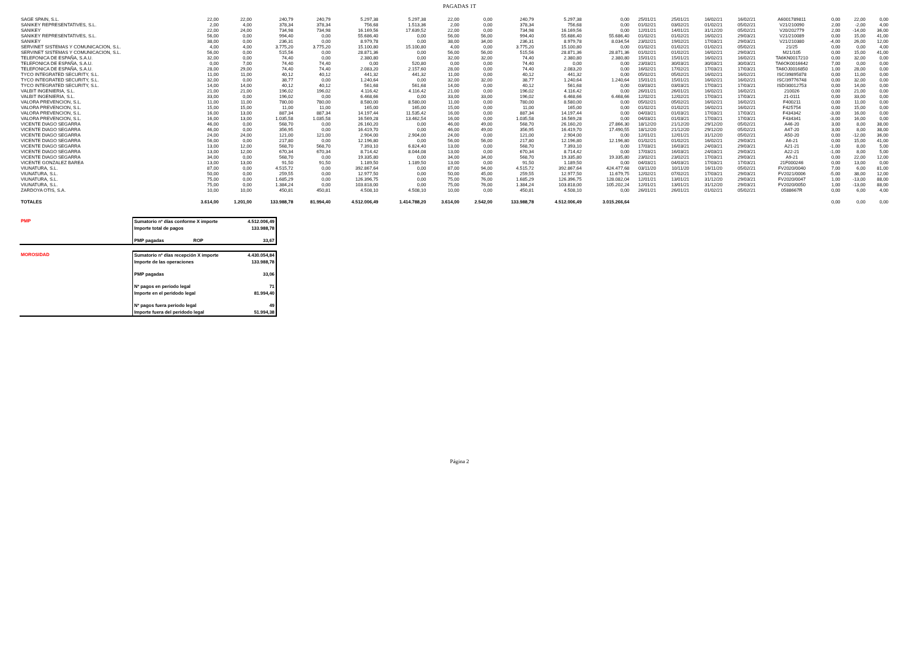PAGADAS 1T
| SAGE SPAIN, S.L. | 22,00 | 22,00 | 240,79 | 240,79 | 5.297,38 | 5.297,38 | 22,00 | 0,00 | 240,79 | 5.297,38 | 0,00 | 25/01/21 | 25/01/21 | 16/02/21 | 16/02/21 | A6001789811 | 0,00 | 22,00 | 0,00 |
| SANIKEY REPRESENTATIVES, S.L. | 2,00 | 4,00 | 378,34 | 378,34 | 756,68 | 1.513,36 | 2,00 | 0,00 | 378,34 | 756,68 | 0,00 | 01/02/21 | 03/02/21 | 01/02/21 | 05/02/21 | V21/210090 | 2,00 | -2,00 | 4,00 |
| SANIKEY | 22,00 | 24,00 | 734,98 | 734,98 | 16.169,56 | 17.639,52 | 22,00 | 0,00 | 734,98 | 16.169,56 | 0,00 | 12/01/21 | 14/01/21 | 31/12/20 | 05/02/21 | V20/202779 | 2,00 | -14,00 | 36,00 |
| SANIKEY REPRESENTATIVES, S.L. | 56,00 | 0,00 | 994,40 | 0,00 | 55.686,40 | 0,00 | 56,00 | 56,00 | 994,40 | 55.686,40 | 55.686,40 | 01/02/21 | 01/02/21 | 16/02/21 | 29/03/21 | V21/210089 | 0,00 | 15,00 | 41,00 |
| SANIKEY | 38,00 | 0,00 | 236,31 | 0,00 | 8.979,78 | 0,00 | 38,00 | 34,00 | 236,31 | 8.979,78 | 8.034,54 | 23/02/21 | 19/02/21 | 17/03/21 | 29/03/21 | V21/210380 | -4,00 | 26,00 | 12,00 |
| SERVINET SISTEMAS Y COMUNICACION, S.L. | 4,00 | 4,00 | 3.775,20 | 3.775,20 | 15.100,80 | 15.100,80 | 4,00 | 0,00 | 3.775,20 | 15.100,80 | 0,00 | 01/02/21 | 01/02/21 | 01/02/21 | 05/02/21 | 21/25 | 0,00 | 0,00 | 4,00 |
| SERVINET SISTEMAS Y COMUNICACION, S.L. | 56,00 | 0,00 | 515,56 | 0,00 | 28.871,36 | 0,00 | 56,00 | 56,00 | 515,56 | 28.871,36 | 28.871,36 | 01/02/21 | 01/02/21 | 16/02/21 | 29/03/21 | M21/105 | 0,00 | 15,00 | 41,00 |
| TELEFONICA DE ESPAÑA, S.A.U. | 32,00 | 0,00 | 74,40 | 0,00 | 2.380,80 | 0,00 | 32,00 | 32,00 | 74,40 | 2.380,80 | 2.380,80 | 15/01/21 | 15/01/21 | 16/02/21 | 16/02/21 | TA6KN0017210 | 0,00 | 32,00 | 0,00 |
| TELEFONICA DE ESPAÑA, S.A.U. | 0,00 | 7,00 | 74,40 | 74,40 | 0,00 | 520,80 | 0,00 | 0,00 | 74,40 | 0,00 | 0,00 | 23/03/21 | 30/03/21 | 30/03/21 | 30/03/21 | TA6OK0016642 | 7,00 | 0,00 | 0,00 |
| TELEFONICA DE ESPAÑA, S.A.U. | 28,00 | 29,00 | 74,40 | 74,40 | 2.083,20 | 2.157,60 | 28,00 | 0,00 | 74,40 | 2.083,20 | 0,00 | 16/02/21 | 17/02/21 | 17/03/21 | 17/03/21 | TA6OJ0016850 | 1,00 | 28,00 | 0,00 |
| TYCO INTEGRATED SECURITY, S.L. | 11,00 | 11,00 | 40,12 | 40,12 | 441,32 | 441,32 | 11,00 | 0,00 | 40,12 | 441,32 | 0,00 | 05/02/21 | 05/02/21 | 16/02/21 | 16/02/21 | ISC/39895878 | 0,00 | 11,00 | 0,00 |
| TYCO INTEGRATED SECURITY, S.L. | 32,00 | 0,00 | 38,77 | 0,00 | 1.240,64 | 0,00 | 32,00 | 32,00 | 38,77 | 1.240,64 | 1.240,64 | 15/01/21 | 15/01/21 | 16/02/21 | 16/02/21 | ISC/39776748 | 0,00 | 32,00 | 0,00 |
| TYCO INTEGRATED SECURITY, S.L. | 14,00 | 14,00 | 40,12 | 40,12 | 561,68 | 561,68 | 14,00 | 0,00 | 40,12 | 561,68 | 0,00 | 03/03/21 | 03/03/21 | 17/03/21 | 17/03/21 | ISD/30012753 | 0,00 | 14,00 | 0,00 |
| VALBIT INGENIERIA, S.L. | 21,00 | 21,00 | 196,02 | 196,02 | 4.116,42 | 4.116,42 | 21,00 | 0,00 | 196,02 | 4.116,42 | 0,00 | 26/01/21 | 26/01/21 | 16/02/21 | 16/02/21 | 210026 | 0,00 | 21,00 | 0,00 |
| VALBIT INGENIERIA, S.L. | 33,00 | 0,00 | 196,02 | 0,00 | 6.468,66 | 0,00 | 33,00 | 33,00 | 196,02 | 6.468,66 | 6.468,66 | 12/02/21 | 12/02/21 | 17/03/21 | 17/03/21 | 21-0111 | 0,00 | 33,00 | 0,00 |
| VALORA PREVENCION, S.L. | 11,00 | 11,00 | 780,00 | 780,00 | 8.580,00 | 8.580,00 | 11,00 | 0,00 | 780,00 | 8.580,00 | 0,00 | 05/02/21 | 05/02/21 | 16/02/21 | 16/02/21 | F400211 | 0,00 | 11,00 | 0,00 |
| VALORA PREVENCION, S.L. | 15,00 | 15,00 | 11,00 | 11,00 | 165,00 | 165,00 | 15,00 | 0,00 | 11,00 | 165,00 | 0,00 | 01/02/21 | 01/02/21 | 16/02/21 | 16/02/21 | F425754 | 0,00 | 15,00 | 0,00 |
| VALORA PREVENCION, S.L. | 16,00 | 13,00 | 887,34 | 887,34 | 14.197,44 | 11.535,42 | 16,00 | 0,00 | 887,34 | 14.197,44 | 0,00 | 04/03/21 | 01/03/21 | 17/03/21 | 17/03/21 | F434342 | -3,00 | 16,00 | 0,00 |
| VALORA PREVENCION, S.L. | 16,00 | 13,00 | 1.035,58 | 1.035,58 | 16.569,28 | 13.462,54 | 16,00 | 0,00 | 1.035,58 | 16.569,28 | 0,00 | 04/03/21 | 01/03/21 | 17/03/21 | 17/03/21 | F434341 | -3,00 | 16,00 | 0,00 |
| VICENTE DIAGO SEGARRA | 46,00 | 0,00 | 568,70 | 0,00 | 26.160,20 | 0,00 | 46,00 | 49,00 | 568,70 | 26.160,20 | 27.866,30 | 18/12/20 | 21/12/20 | 29/12/20 | 05/02/21 | A46-20 | 3,00 | 8,00 | 38,00 |
| VICENTE DIAGO SEGARRA | 46,00 | 0,00 | 356,95 | 0,00 | 16.419,70 | 0,00 | 46,00 | 49,00 | 356,95 | 16.419,70 | 17.490,55 | 18/12/20 | 21/12/20 | 29/12/20 | 05/02/21 | A47-20 | 3,00 | 8,00 | 38,00 |
| VICENTE DIAGO SEGARRA | 24,00 | 24,00 | 121,00 | 121,00 | 2.904,00 | 2.904,00 | 24,00 | 0,00 | 121,00 | 2.904,00 | 0,00 | 12/01/21 | 12/01/21 | 31/12/20 | 05/02/21 | A50-20 | 0,00 | -12,00 | 36,00 |
| VICENTE DIAGO SEGARRA | 56,00 | 0,00 | 217,80 | 0,00 | 12.196,80 | 0,00 | 56,00 | 56,00 | 217,80 | 12.196,80 | 12.196,80 | 01/02/21 | 01/02/21 | 16/02/21 | 29/03/21 | A6-21 | 0,00 | 15,00 | 41,00 |
| VICENTE DIAGO SEGARRA | 13,00 | 12,00 | 568,70 | 568,70 | 7.393,10 | 6.824,40 | 13,00 | 0,00 | 568,70 | 7.393,10 | 0,00 | 17/03/21 | 16/03/21 | 24/03/21 | 29/03/21 | A21-21 | -1,00 | 8,00 | 5,00 |
| VICENTE DIAGO SEGARRA | 13,00 | 12,00 | 670,34 | 670,34 | 8.714,42 | 8.044,08 | 13,00 | 0,00 | 670,34 | 8.714,42 | 0,00 | 17/03/21 | 16/03/21 | 24/03/21 | 29/03/21 | A22-21 | -1,00 | 8,00 | 5,00 |
| VICENTE DIAGO SEGARRA | 34,00 | 0,00 | 568,70 | 0,00 | 19.335,80 | 0,00 | 34,00 | 34,00 | 568,70 | 19.335,80 | 19.335,80 | 23/02/21 | 23/02/21 | 17/03/21 | 29/03/21 | A9-21 | 0,00 | 22,00 | 12,00 |
| VICENTE GONZALEZ BAREA | 13,00 | 13,00 | 91,50 | 91,50 | 1.189,50 | 1.189,50 | 13,00 | 0,00 | 91,50 | 1.189,50 | 0,00 | 04/03/21 | 04/03/21 | 17/03/21 | 17/03/21 | 21F000246 | 0,00 | 13,00 | 0,00 |
| VIUNATURA, S.L. | 87,00 | 0,00 | 4.515,72 | 0,00 | 392.867,64 | 0,00 | 87,00 | 94,00 | 4.515,72 | 392.867,64 | 424.477,68 | 03/11/20 | 10/11/20 | 16/11/20 | 05/02/21 | FV2020/0040 | 7,00 | 6,00 | 81,00 |
| VIUNATURA, S.L. | 50,00 | 0,00 | 259,55 | 0,00 | 12.977,50 | 0,00 | 50,00 | 45,00 | 259,55 | 12.977,50 | 11.679,75 | 12/02/21 | 07/02/21 | 17/03/21 | 29/03/21 | FV2021/0006 | -5,00 | 38,00 | 12,00 |
| VIUNATURA, S.L. | 75,00 | 0,00 | 1.685,29 | 0,00 | 126.396,75 | 0,00 | 75,00 | 76,00 | 1.685,29 | 126.396,75 | 128.082,04 | 12/01/21 | 13/01/21 | 31/12/20 | 29/03/21 | FV2020/0047 | 1,00 | -13,00 | 88,00 |
| VIUNATURA, S.L. | 75,00 | 0,00 | 1.384,24 | 0,00 | 103.818,00 | 0,00 | 75,00 | 76,00 | 1.384,24 | 103.818,00 | 105.202,24 | 12/01/21 | 13/01/21 | 31/12/20 | 29/03/21 | FV2020/0050 | 1,00 | -13,00 | 88,00 |
| ZARDOYA OTIS, S.A. | 10,00 | 10,00 | 450,81 | 450,81 | 4.508,10 | 4.508,10 | 10,00 | 0,00 | 450,81 | 4.508,10 | 0,00 | 26/01/21 | 26/01/21 | 01/02/21 | 05/02/21 | 0588667R | 0,00 | 6,00 | 4,00 |
| TOTALES | 3.614,00 | 1.201,00 | 133.988,78 | 81.994,40 | 4.512.006,49 | 1.414.788,20 | 3.614,00 | 2.542,00 | 133.988,78 | 4.512.006,49 | 3.015.266,64 | | | | | | 0,00 | 0,00 | 0,00 |
| PMP | Sumatorio nº días conforme X importe | 4.512.006,49 |
| | Importe total de pagos | 133.988,78 |
| | PMP pagadas ROP | 33,67 |
| MOROSIDAD | Sumatorio nº días recepción X importe | 4.430.054,84 |
| | Importe de las operaciones | 133.988,78 |
| | PMP pagadas | 33,06 |
| | Nº pagos en periodo legal | 71 |
| | Importe en el peridodo legal | 81.994,40 |
| | Nº pagos fuera periodo legal | 49 |
| | Importe fuera del peridodo legal | 51.994,38 |
Página 2